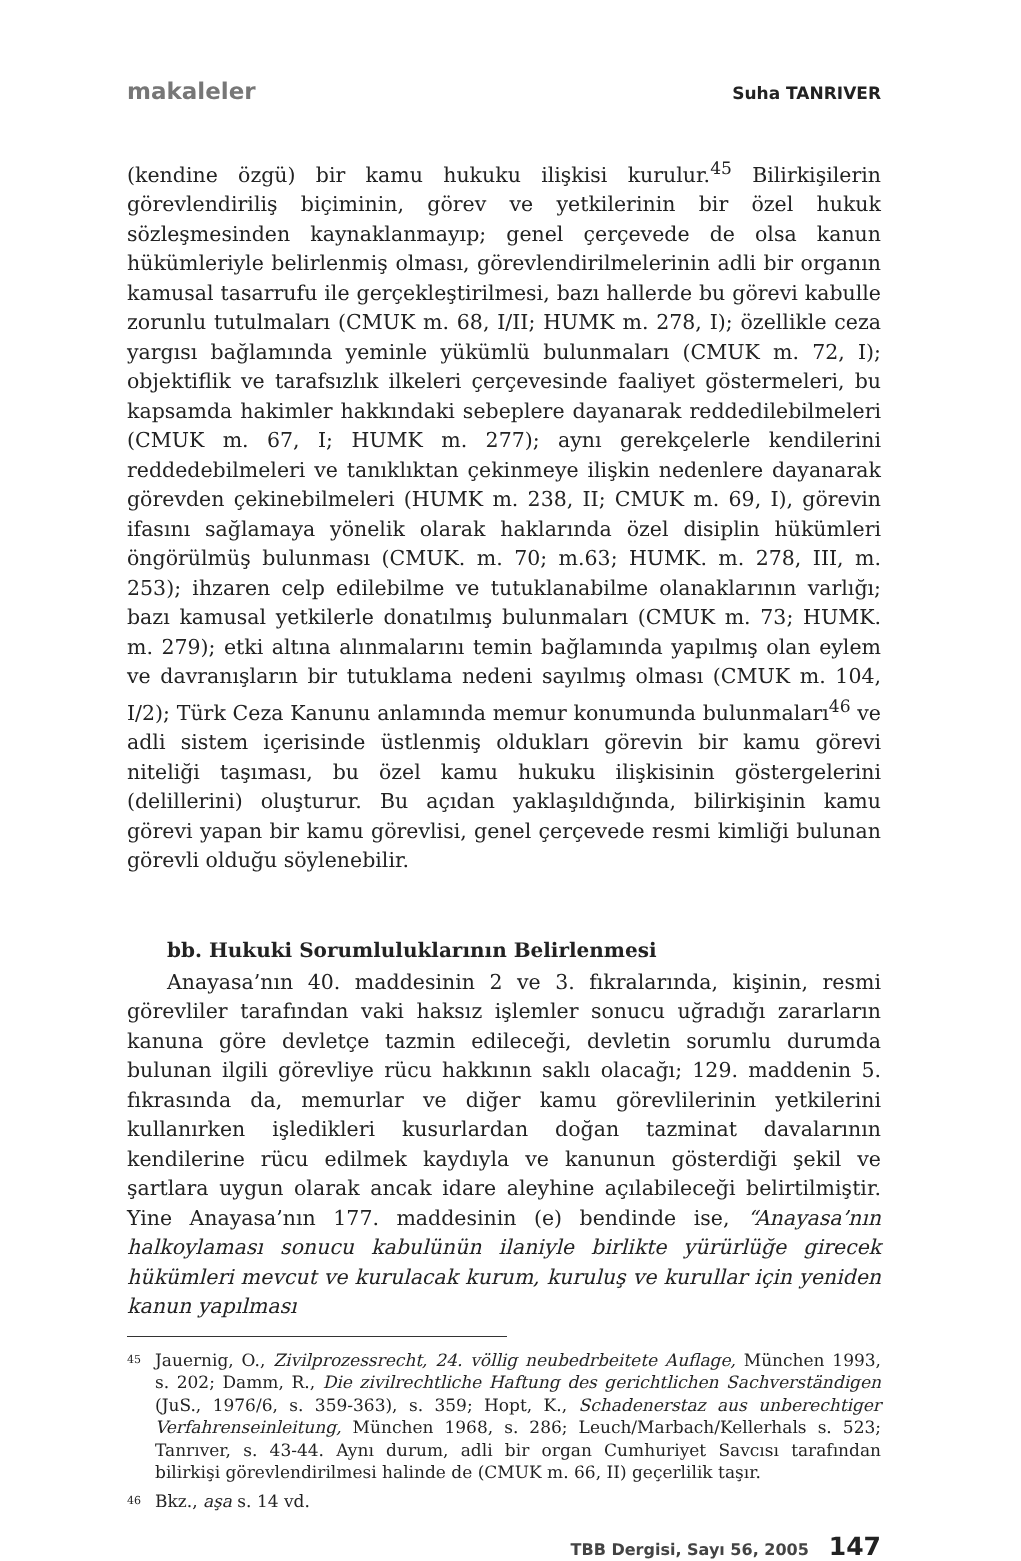makaleler Suha TANRIVER
(kendine özgü) bir kamu hukuku ilişkisi kurulur.<sup>45</sup> Bilirkişilerin görevlendiriliş biçiminin, görev ve yetkilerinin bir özel hukuk sözleşmesinden kaynaklanmayıp; genel çerçevede de olsa kanun hükümleriyle belirlenmiş olması, görevlendirilmelerinin adli bir organın kamusal tasarrufu ile gerçekleştirilmesi, bazı hallerde bu görevi kabulle zorunlu tutulmaları (CMUK m. 68, I/II; HUMK m. 278, I); özellikle ceza yargısı bağlamında yeminle yükümlü bulunmaları (CMUK m. 72, I); objektiflik ve tarafsızlık ilkeleri çerçevesinde faaliyet göstermeleri, bu kapsamda hakimler hakkındaki sebeplere dayanarak reddedilebilmeleri (CMUK m. 67, I; HUMK m. 277); aynı gerekçelerle kendilerini reddedebilmeleri ve tanıklıktan çekinmeye ilişkin nedenlere dayanarak görevden çekinebilmeleri (HUMK m. 238, II; CMUK m. 69, I), görevin ifasını sağlamaya yönelik olarak haklarında özel disiplin hükümleri öngörülmüş bulunması (CMUK. m. 70; m.63; HUMK. m. 278, III, m. 253); ihzaren celp edilebilme ve tutuklanabilme olanaklarının varlığı; bazı kamusal yetkilerle donatılmış bulunmaları (CMUK m. 73; HUMK. m. 279); etki altına alınmalarını temin bağlamında yapılmış olan eylem ve davranışların bir tutuklama nedeni sayılmış olması (CMUK m. 104, I/2); Türk Ceza Kanunu anlamında memur konumunda bulunmaları<sup>46</sup> ve adli sistem içerisinde üstlenmiş oldukları görevin bir kamu görevi niteliği taşıması, bu özel kamu hukuku ilişkisinin göstergelerini (delillerini) oluşturur. Bu açıdan yaklaşıldığında, bilirkişinin kamu görevi yapan bir kamu görevlisi, genel çerçevede resmi kimliği bulunan görevli olduğu söylenebilir.
bb. Hukuki Sorumluluklarının Belirlenmesi
Anayasa’nın 40. maddesinin 2 ve 3. fıkralarında, kişinin, resmi görevliler tarafından vaki haksız işlemler sonucu uğradığı zararların kanuna göre devletçe tazmin edileceği, devletin sorumlu durumda bulunan ilgili görevliye rücu hakkının saklı olacağı; 129. maddenin 5. fıkrasında da, memurlar ve diğer kamu görevlilerinin yetkilerini kullanırken işledikleri kusurlardan doğan tazminat davalarının kendilerine rücu edilmek kaydıyla ve kanunun gösterdiği şekil ve şartlara uygun olarak ancak idare aleyhine açılabileceği belirtilmiştir. Yine Anayasa’nın 177. maddesinin (e) bendinde ise, “Anayasa’nın halkoylaması sonucu kabulünün ilaniyle birlikte yürürlüğe girecek hükümleri mevcut ve kurulacak kurum, kuruluş ve kurullar için yeniden kanun yapılması
<sup>45</sup> Jauernig, O., Zivilprozessrecht, 24. völlig neubedrbeitete Auflage, München 1993, s. 202; Damm, R., Die zivilrechtliche Haftung des gerichtlichen Sachverständigen (JuS., 1976/6, s. 359-363), s. 359; Hopt, K., Schadenerstaz aus unberechtiger Verfahrenseinleitung, München 1968, s. 286; Leuch/Marbach/Kellerhals s. 523; Tanrıver, s. 43-44. Aynı durum, adli bir organ Cumhuriyet Savcısı tarafından bilirkişi görevlendirilmesi halinde de (CMUK m. 66, II) geçerlilik taşır.
<sup>46</sup> Bkz., aşa s. 14 vd.
TBB Dergisi, Sayı 56, 2005 147